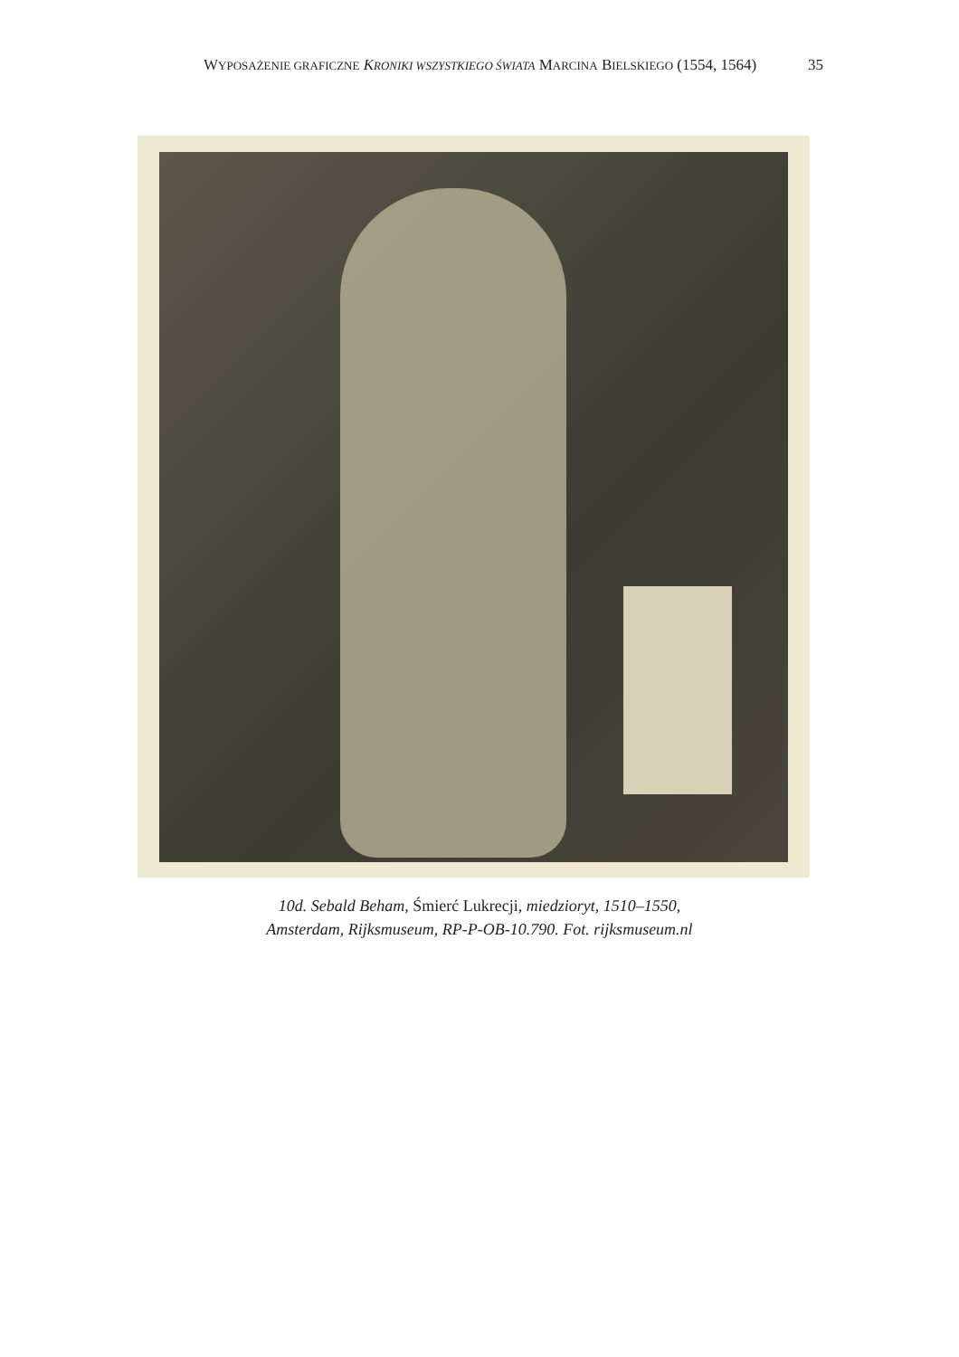WYPOSAŻENIE GRAFICZNE KRONIKI WSZYSTKIEGO ŚWIATA MARCINA BIELSKIEGO (1554, 1564)
35
10d. Sebald Beham, Śmierć Lukrecji, miedzioryt, 1510–1550,
Amsterdam, Rijksmuseum, RP-P-OB-10.790. Fot. rijksmuseum.nl